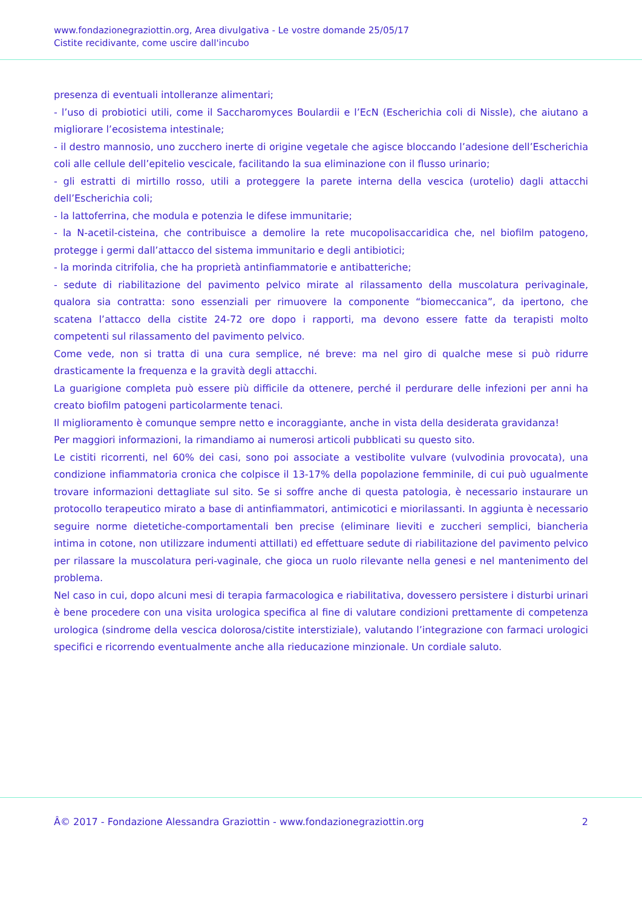www.fondazionegraziottin.org, Area divulgativa - Le vostre domande 25/05/17
Cistite recidivante, come uscire dall'incubo
presenza di eventuali intolleranze alimentari;
- l’uso di probiotici utili, come il Saccharomyces Boulardii e l’EcN (Escherichia coli di Nissle), che aiutano a migliorare l’ecosistema intestinale;
- il destro mannosio, uno zucchero inerte di origine vegetale che agisce bloccando l’adesione dell’Escherichia coli alle cellule dell’epitelio vescicale, facilitando la sua eliminazione con il flusso urinario;
- gli estratti di mirtillo rosso, utili a proteggere la parete interna della vescica (urotelio) dagli attacchi dell’Escherichia coli;
- la lattoferrina, che modula e potenzia le difese immunitarie;
- la N-acetil-cisteina, che contribuisce a demolire la rete mucopolisaccaridica che, nel biofilm patogeno, protegge i germi dall’attacco del sistema immunitario e degli antibiotici;
- la morinda citrifolia, che ha proprietà antinfiammatorie e antibatteriche;
- sedute di riabilitazione del pavimento pelvico mirate al rilassamento della muscolatura perivaginale, qualora sia contratta: sono essenziali per rimuovere la componente “biomeccanica”, da ipertono, che scatena l’attacco della cistite 24-72 ore dopo i rapporti, ma devono essere fatte da terapisti molto competenti sul rilassamento del pavimento pelvico.
Come vede, non si tratta di una cura semplice, né breve: ma nel giro di qualche mese si può ridurre drasticamente la frequenza e la gravità degli attacchi.
La guarigione completa può essere più difficile da ottenere, perché il perdurare delle infezioni per anni ha creato biofilm patogeni particolarmente tenaci.
Il miglioramento è comunque sempre netto e incoraggiante, anche in vista della desiderata gravidanza!
Per maggiori informazioni, la rimandiamo ai numerosi articoli pubblicati su questo sito.
Le cistiti ricorrenti, nel 60% dei casi, sono poi associate a vestibolite vulvare (vulvodinia provocata), una condizione infiammatoria cronica che colpisce il 13-17% della popolazione femminile, di cui può ugualmente trovare informazioni dettagliate sul sito. Se si soffre anche di questa patologia, è necessario instaurare un protocollo terapeutico mirato a base di antinfiammatori, antimicotici e miorilassanti. In aggiunta è necessario seguire norme dietetiche-comportamentali ben precise (eliminare lieviti e zuccheri semplici, biancheria intima in cotone, non utilizzare indumenti attillati) ed effettuare sedute di riabilitazione del pavimento pelvico per rilassare la muscolatura peri-vaginale, che gioca un ruolo rilevante nella genesi e nel mantenimento del problema.
Nel caso in cui, dopo alcuni mesi di terapia farmacologica e riabilitativa, dovessero persistere i disturbi urinari è bene procedere con una visita urologica specifica al fine di valutare condizioni prettamente di competenza urologica (sindrome della vescica dolorosa/cistite interstiziale), valutando l’integrazione con farmaci urologici specifici e ricorrendo eventualmente anche alla rieducazione minzionale. Un cordiale saluto.
Â© 2017 - Fondazione Alessandra Graziottin - www.fondazionegraziottin.org 2